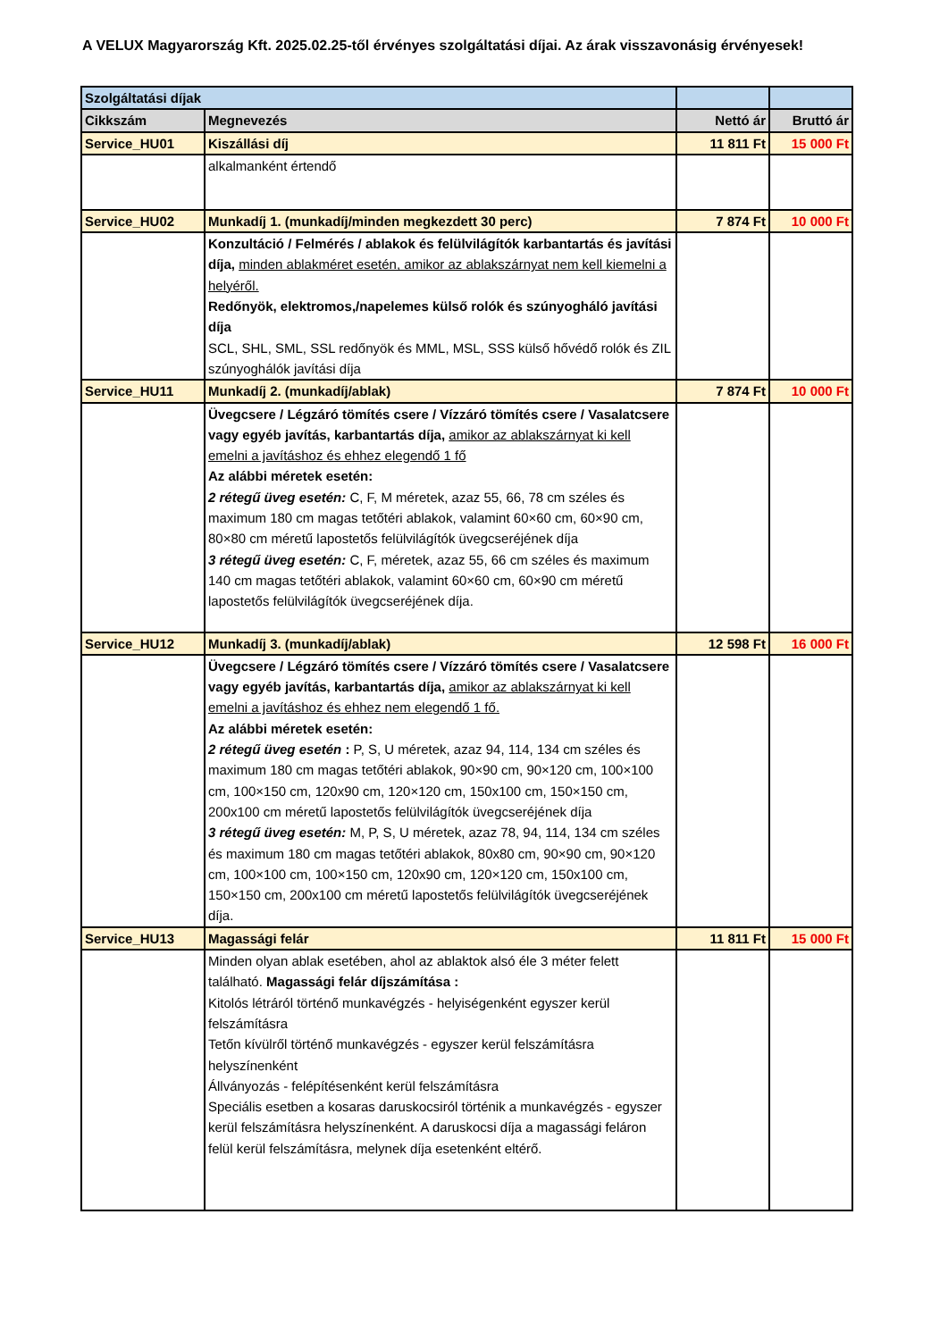A VELUX Magyarország Kft. 2025.02.25-től érvényes szolgáltatási díjai. Az árak visszavonásig érvényesek!
| Szolgáltatási díjak | | | |
| Cikkszám | Megnevezés | Nettó ár | Bruttó ár |
| Service_HU01 | Kiszállási díj | 11 811 Ft | 15 000 Ft |
| | alkalmanként értendő | | |
| Service_HU02 | Munkadíj 1. (munkadíj/minden megkezdett 30 perc) | 7 874 Ft | 10 000 Ft |
| | Konzultáció / Felmérés / ablakok és felülvilágítók karbantartás és javítási díja, minden ablakméret esetén, amikor az ablakszárnyat nem kell kiemelni a helyéről. Redőnyök, elektromos,/napelemes külső rolók és szúnyogháló javítási díja SCL, SHL, SML, SSL redőnyök és MML, MSL, SSS külső hővédő rolók és ZIL szúnyoghálók javítási díja | | |
| Service_HU11 | Munkadíj 2. (munkadíj/ablak) | 7 874 Ft | 10 000 Ft |
| | Üvegcsere / Légzáró tömítés csere / Vízzáró tömítés csere / Vasalatcsere vagy egyéb javítás, karbantartás díja, amikor az ablakszárnyat ki kell emelni a javításhoz és ehhez elegendő 1 fő Az alábbi méretek esetén: 2 rétegű üveg esetén: C, F, M méretek, azaz 55, 66, 78 cm széles és maximum 180 cm magas tetőtéri ablakok, valamint 60×60 cm, 60×90 cm, 80×80 cm méretű lapostetős felülvilágítók üvegcseréjének díja 3 rétegű üveg esetén: C, F, méretek, azaz 55, 66 cm széles és maximum 140 cm magas tetőtéri ablakok, valamint 60×60 cm, 60×90 cm méretű lapostetős felülvilágítók üvegcseréjének díja. | | |
| Service_HU12 | Munkadíj 3. (munkadíj/ablak) | 12 598 Ft | 16 000 Ft |
| | Üvegcsere / Légzáró tömítés csere / Vízzáró tömítés csere / Vasalatcsere vagy egyéb javítás, karbantartás díja, amikor az ablakszárnyat ki kell emelni a javításhoz és ehhez nem elegendő 1 fő. Az alábbi méretek esetén: 2 rétegű üveg esetén : P, S, U méretek, azaz 94, 114, 134 cm széles és maximum 180 cm magas tetőtéri ablakok, 90×90 cm, 90×120 cm, 100×100 cm, 100×150 cm, 120x90 cm, 120×120 cm, 150x100 cm, 150×150 cm, 200x100 cm méretű lapostetős felülvilágítók üvegcseréjének díja 3 rétegű üveg esetén: M, P, S, U méretek, azaz 78, 94, 114, 134 cm széles és maximum 180 cm magas tetőtéri ablakok, 80x80 cm, 90×90 cm, 90×120 cm, 100×100 cm, 100×150 cm, 120x90 cm, 120×120 cm, 150x100 cm, 150×150 cm, 200x100 cm méretű lapostetős felülvilágítók üvegcseréjének díja. | | |
| Service_HU13 | Magassági felár | 11 811 Ft | 15 000 Ft |
| | Minden olyan ablak esetében, ahol az ablaktok alsó éle 3 méter felett található. Magassági felár díjszámítása : Kitolós létráról történő munkavégzés - helyiségenként egyszer kerül felszámításra Tetőn kívülről történő munkavégzés - egyszer kerül felszámításra helyszínenként Állványozás - felépítésenként kerül felszámításra Speciális esetben a kosaras daruskocsiról történik a munkavégzés - egyszer kerül felszámításra helyszínenként. A daruskocsi díja a magassági feláron felül kerül felszámításra, melynek díja esetenként eltérő. | | |